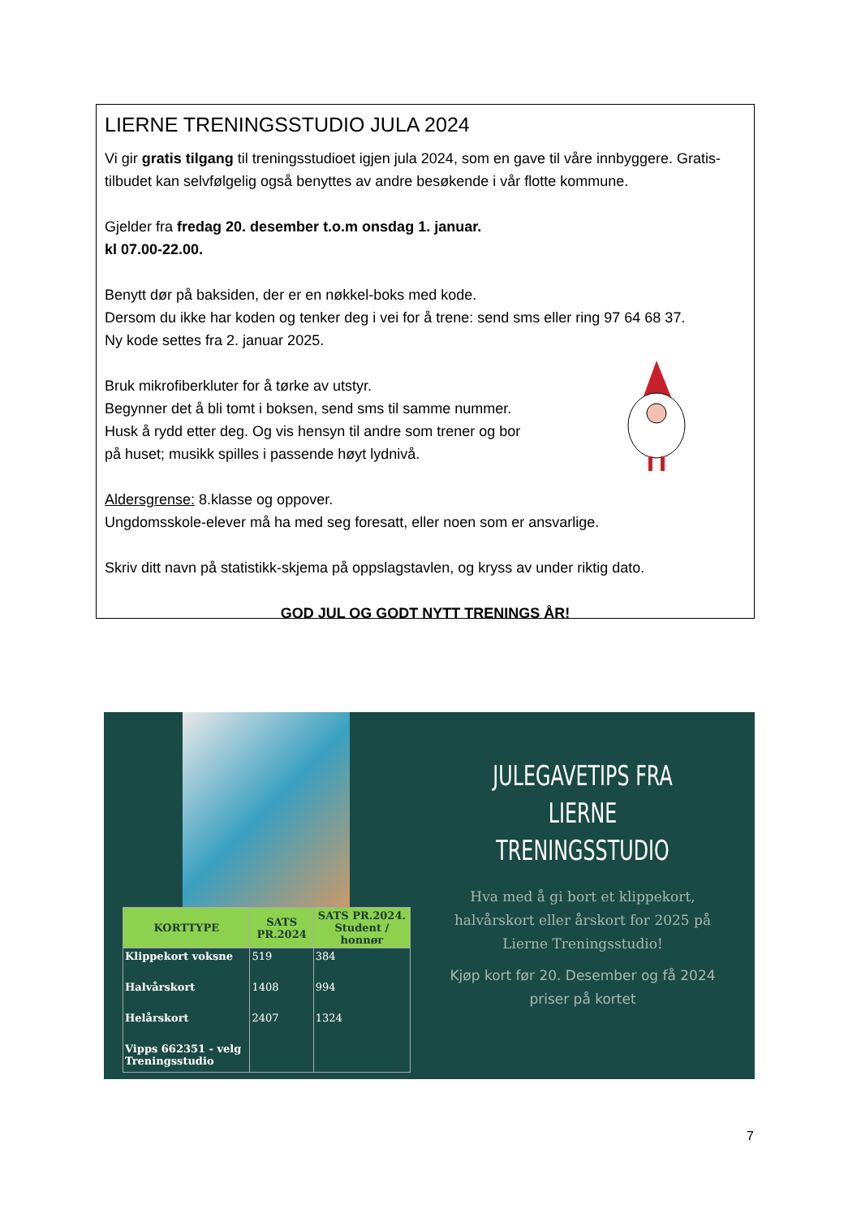LIERNE TRENINGSSTUDIO JULA 2024
Vi gir gratis tilgang til treningsstudioet igjen jula 2024, som en gave til våre innbyggere. Gratis-tilbudet kan selvfølgelig også benyttes av andre besøkende i vår flotte kommune.
Gjelder fra fredag 20. desember t.o.m onsdag 1. januar.
kl 07.00-22.00.
Benytt dør på baksiden, der er en nøkkel-boks med kode.
Dersom du ikke har koden og tenker deg i vei for å trene: send sms eller ring 97 64 68 37.
Ny kode settes fra 2. januar 2025.
Bruk mikrofiberkluter for å tørke av utstyr.
Begynner det å bli tomt i boksen, send sms til samme nummer.
Husk å rydd etter deg. Og vis hensyn til andre som trener og bor
på huset; musikk spilles i passende høyt lydnivå.
Aldersgrense: 8.klasse og oppover.
Ungdomsskole-elever må ha med seg foresatt, eller noen som er ansvarlige.
Skriv ditt navn på statistikk-skjema på oppslagstavlen, og kryss av under riktig dato.
GOD JUL OG GODT NYTT TRENINGS ÅR!
| KORTTYPE | SATS PR.2024 | SATS PR.2024. Student / honnør |
| --- | --- | --- |
| Klippekort voksne | 519 | 384 |
| Halvårskort | 1408 | 994 |
| Helårskort | 2407 | 1324 |
| Vipps 662351 - velg Treningsstudio | | |
JULEGAVETIPS FRA
LIERNE TRENINGSSTUDIO
Hva med å gi bort et klippekort, halvårskort eller årskort for 2025 på Lierne Treningsstudio!
Kjøp kort før 20. Desember og få 2024 priser på kortet
7